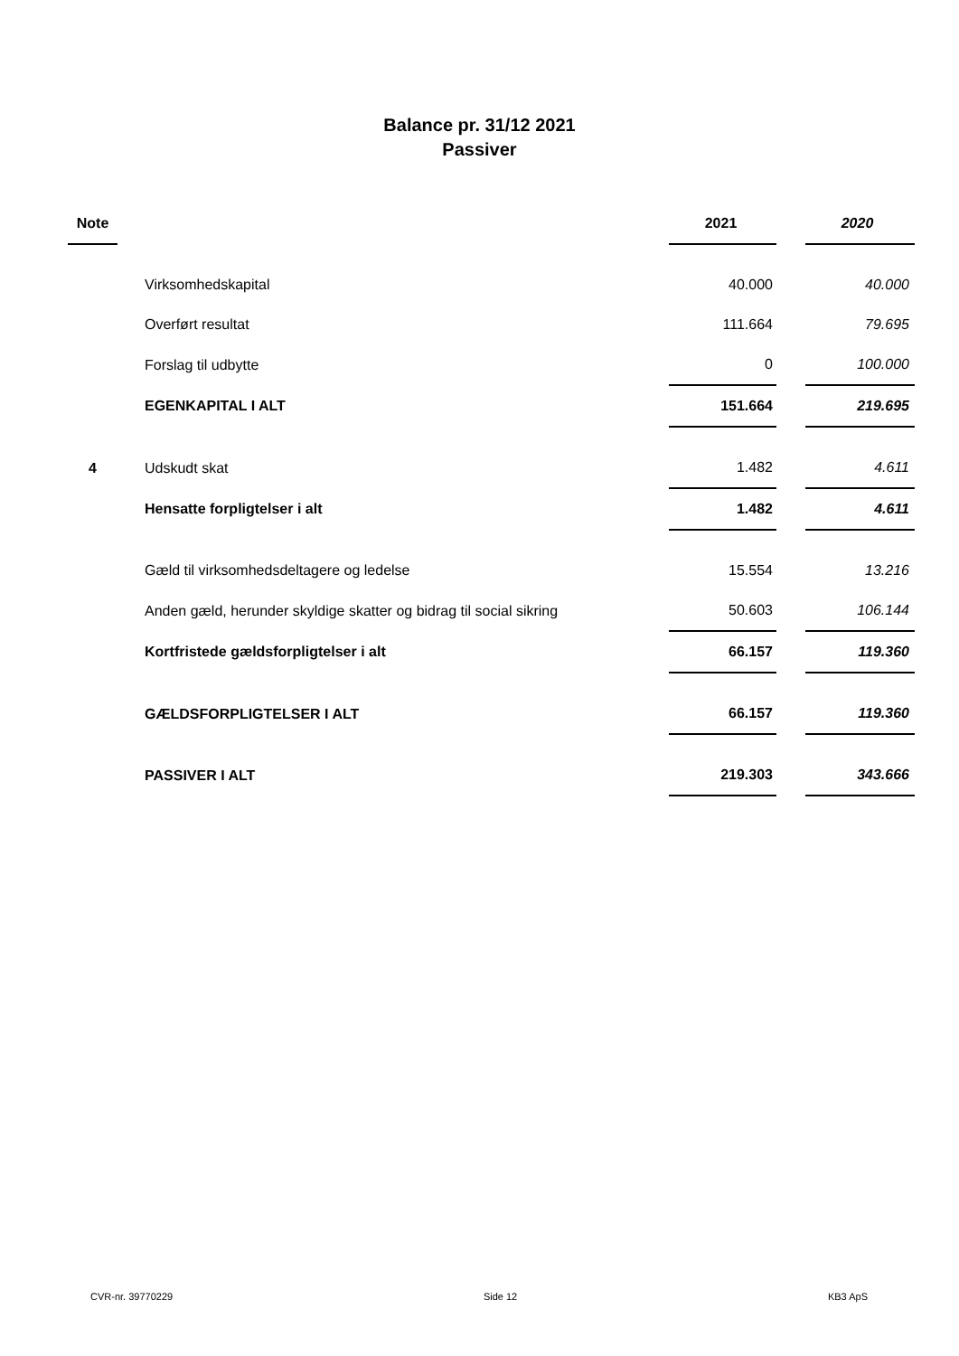Balance pr. 31/12 2021
Passiver
| Note | | | 2021 | | 2020 |
| --- | --- | --- | --- | --- | --- |
| | | Virksomhedskapital | 40.000 | | 40.000 |
| | | Overført resultat | 111.664 | | 79.695 |
| | | Forslag til udbytte | 0 | | 100.000 |
| | | EGENKAPITAL I ALT | 151.664 | | 219.695 |
| 4 | | Udskudt skat | 1.482 | | 4.611 |
| | | Hensatte forpligtelser i alt | 1.482 | | 4.611 |
| | | Gæld til virksomhedsdeltagere og ledelse | 15.554 | | 13.216 |
| | | Anden gæld, herunder skyldige skatter og bidrag til social sikring | 50.603 | | 106.144 |
| | | Kortfristede gældsforpligtelser i alt | 66.157 | | 119.360 |
| | | GÆLDSFORPLIGTELSER I ALT | 66.157 | | 119.360 |
| | | PASSIVER I ALT | 219.303 | | 343.666 |
CVR-nr. 39770229 Side 12 KB3 ApS